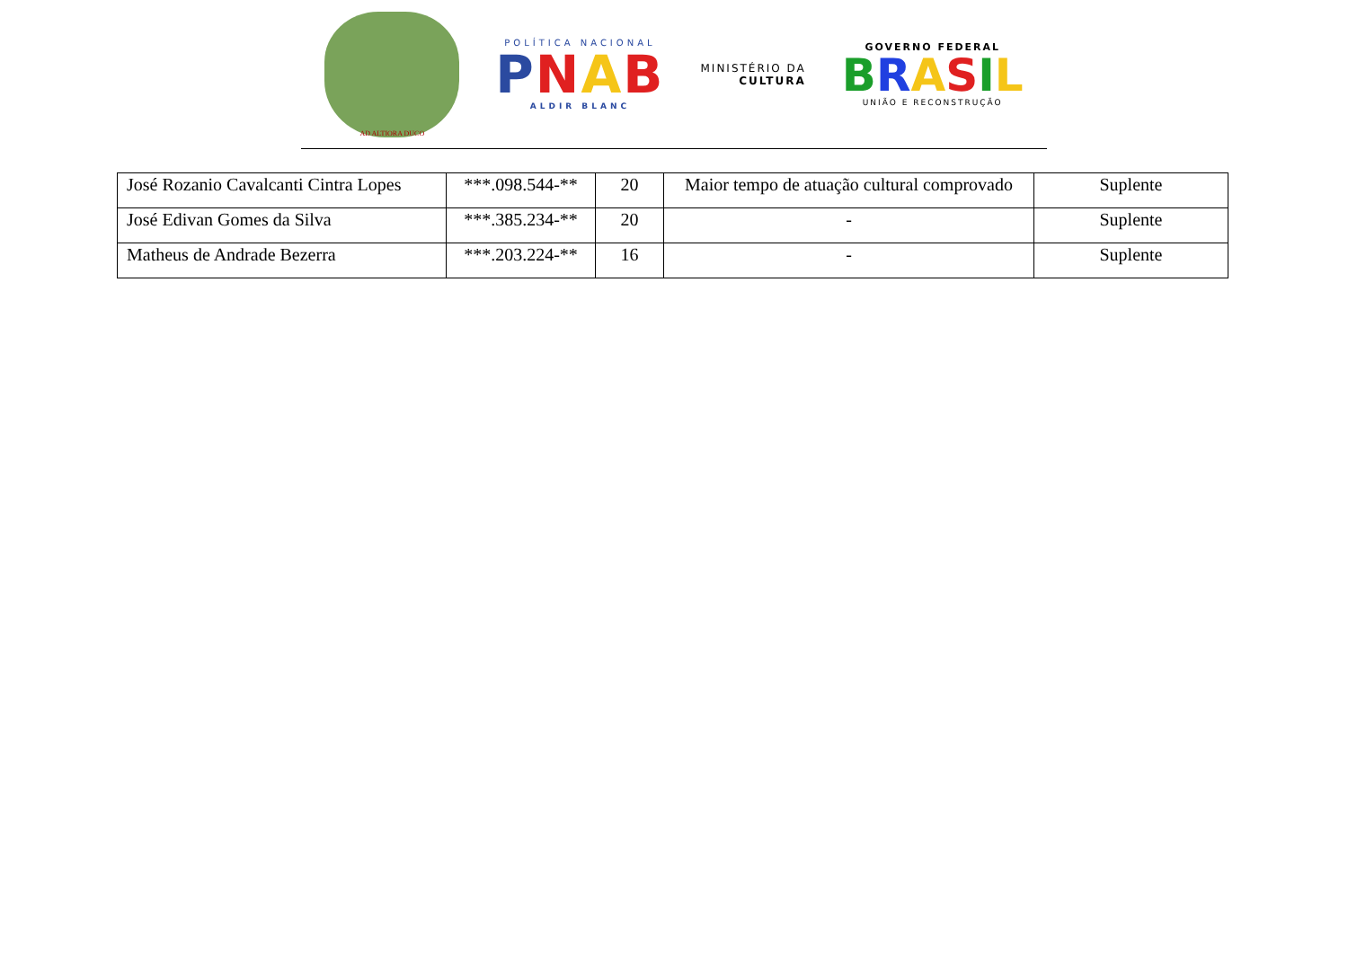AD ALTIORA DUCO
POLÍTICA NACIONAL
PNAB
ALDIR BLANC
MINISTÉRIO DA
CULTURA
GOVERNO FEDERAL
BRASIL
UNIÃO E RECONSTRUÇÃO
| José Rozanio Cavalcanti Cintra Lopes | ***.098.544-** | 20 | Maior tempo de atuação cultural comprovado | Suplente |
| José Edivan Gomes da Silva | ***.385.234-** | 20 | - | Suplente |
| Matheus de Andrade Bezerra | ***.203.224-** | 16 | - | Suplente |